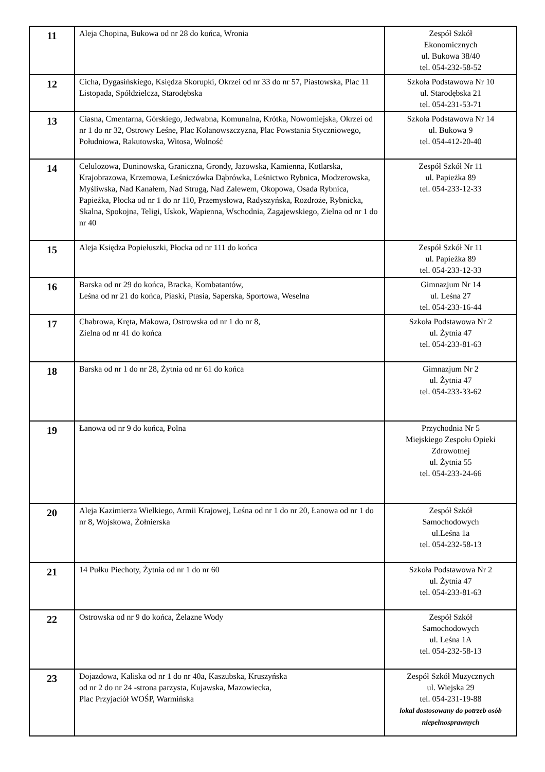| 11 | Aleja Chopina, Bukowa od nr 28 do końca, Wronia | Zespół Szkół Ekonomicznych ul. Bukowa 38/40 tel. 054-232-58-52 |
| 12 | Cicha, Dygasińskiego, Księdza Skorupki, Okrzei od nr 33 do nr 57, Piastowska, Plac 11 Listopada, Spółdzielcza, Starodębska | Szkoła Podstawowa Nr 10 ul. Starodębska 21 tel. 054-231-53-71 |
| 13 | Ciasna, Cmentarna, Górskiego, Jedwabna, Komunalna, Krótka, Nowomiejska, Okrzei od nr 1 do nr 32, Ostrowy Leśne, Plac Kolanowszczyzna, Plac Powstania Styczniowego, Południowa, Rakutowska, Witosa, Wolność | Szkoła Podstawowa Nr 14 ul. Bukowa 9 tel. 054-412-20-40 |
| 14 | Celulozowa, Duninowska, Graniczna, Grondy, Jazowska, Kamienna, Kotlarska, Krajobrazowa, Krzemowa, Leśniczówka Dąbrówka, Leśnictwo Rybnica, Modzerowska, Myśliwska, Nad Kanałem, Nad Strugą, Nad Zalewem, Okopowa, Osada Rybnica, Papieżka, Płocka od nr 1 do nr 110, Przemysłowa, Radyszyńska, Rozdroże, Rybnicka, Skalna, Spokojna, Teligi, Uskok, Wapienna, Wschodnia, Zagajewskiego, Zielna od nr 1 do nr 40 | Zespół Szkół Nr 11 ul. Papieżka 89 tel. 054-233-12-33 |
| 15 | Aleja Księdza Popiełuszki, Płocka od nr 111 do końca | Zespół Szkół Nr 11 ul. Papieżka 89 tel. 054-233-12-33 |
| 16 | Barska od nr 29 do końca, Bracka, Kombatantów, Leśna od nr 21 do końca, Piaski, Ptasia, Saperska, Sportowa, Weselna | Gimnazjum Nr 14 ul. Leśna 27 tel. 054-233-16-44 |
| 17 | Chabrowa, Kręta, Makowa, Ostrowska od nr 1 do nr 8, Zielna od nr 41 do końca | Szkoła Podstawowa Nr 2 ul. Żytnia 47 tel. 054-233-81-63 |
| 18 | Barska od nr 1 do nr 28, Żytnia od nr 61 do końca | Gimnazjum Nr 2 ul. Żytnia 47 tel. 054-233-33-62 |
| 19 | Łanowa od nr 9 do końca, Polna | Przychodnia Nr 5 Miejskiego Zespołu Opieki Zdrowotnej ul. Żytnia 55 tel. 054-233-24-66 |
| 20 | Aleja Kazimierza Wielkiego, Armii Krajowej, Leśna od nr 1 do nr 20, Łanowa od nr 1 do nr 8, Wojskowa, Żołnierska | Zespół Szkół Samochodowych ul.Leśna 1a tel. 054-232-58-13 |
| 21 | 14 Pułku Piechoty, Żytnia od nr 1 do nr 60 | Szkoła Podstawowa Nr 2 ul. Żytnia 47 tel. 054-233-81-63 |
| 22 | Ostrowska od nr 9 do końca, Żelazne Wody | Zespół Szkół Samochodowych ul. Leśna 1A tel. 054-232-58-13 |
| 23 | Dojazdowa, Kaliska od nr 1 do nr 40a, Kaszubska, Kruszyńska od nr 2 do nr 24 -strona parzysta, Kujawska, Mazowiecka, Plac Przyjaciół WOŚP, Warmińska | Zespół Szkół Muzycznych ul. Wiejska 29 tel. 054-231-19-88 lokal dostosowany do potrzeb osób niepełnosprawnych |